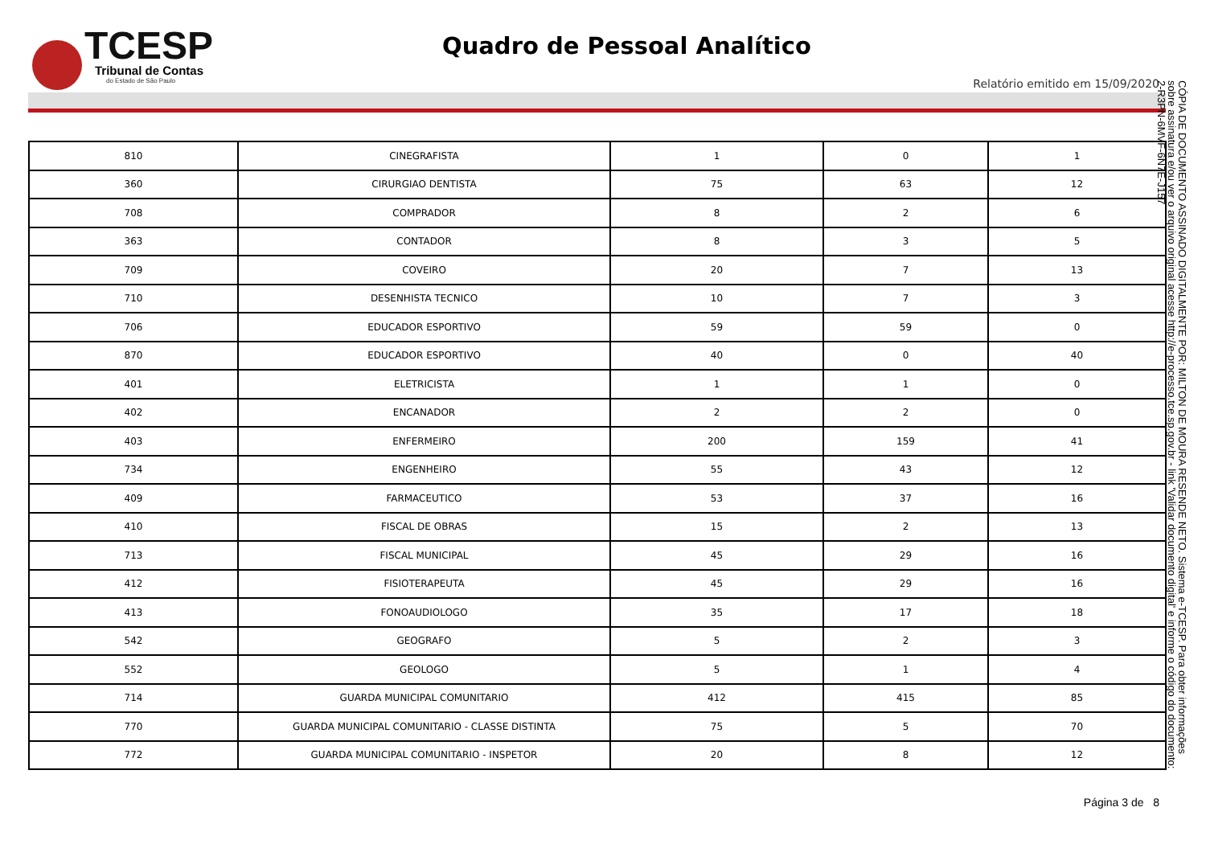TCESP
Tribunal de Contas
do Estado de São Paulo
Quadro de Pessoal Analítico
Relatório emitido em 15/09/2020
| 810 | CINEGRAFISTA | 1 | 0 | 1 |
| 360 | CIRURGIAO DENTISTA | 75 | 63 | 12 |
| 708 | COMPRADOR | 8 | 2 | 6 |
| 363 | CONTADOR | 8 | 3 | 5 |
| 709 | COVEIRO | 20 | 7 | 13 |
| 710 | DESENHISTA TECNICO | 10 | 7 | 3 |
| 706 | EDUCADOR ESPORTIVO | 59 | 59 | 0 |
| 870 | EDUCADOR ESPORTIVO | 40 | 0 | 40 |
| 401 | ELETRICISTA | 1 | 1 | 0 |
| 402 | ENCANADOR | 2 | 2 | 0 |
| 403 | ENFERMEIRO | 200 | 159 | 41 |
| 734 | ENGENHEIRO | 55 | 43 | 12 |
| 409 | FARMACEUTICO | 53 | 37 | 16 |
| 410 | FISCAL DE OBRAS | 15 | 2 | 13 |
| 713 | FISCAL MUNICIPAL | 45 | 29 | 16 |
| 412 | FISIOTERAPEUTA | 45 | 29 | 16 |
| 413 | FONOAUDIOLOGO | 35 | 17 | 18 |
| 542 | GEOGRAFO | 5 | 2 | 3 |
| 552 | GEOLOGO | 5 | 1 | 4 |
| 714 | GUARDA MUNICIPAL COMUNITARIO | 412 | 415 | 85 |
| 770 | GUARDA MUNICIPAL COMUNITARIO - CLASSE DISTINTA | 75 | 5 | 70 |
| 772 | GUARDA MUNICIPAL COMUNITARIO - INSPETOR | 20 | 8 | 12 |
CÓPIA DE DOCUMENTO ASSINADO DIGITALMENTE POR: MILTON DE MOURA RESENDE NETO. Sistema e-TCESP. Para obter informações sobre assinatura e/ou ver o arquivo original acesse http://e-processo.tce.sp.gov.br - link 'Validar documento digital' e informe o código do documento: 2-R3PN-6MVF-6N7E-J157
Página 3 de 8